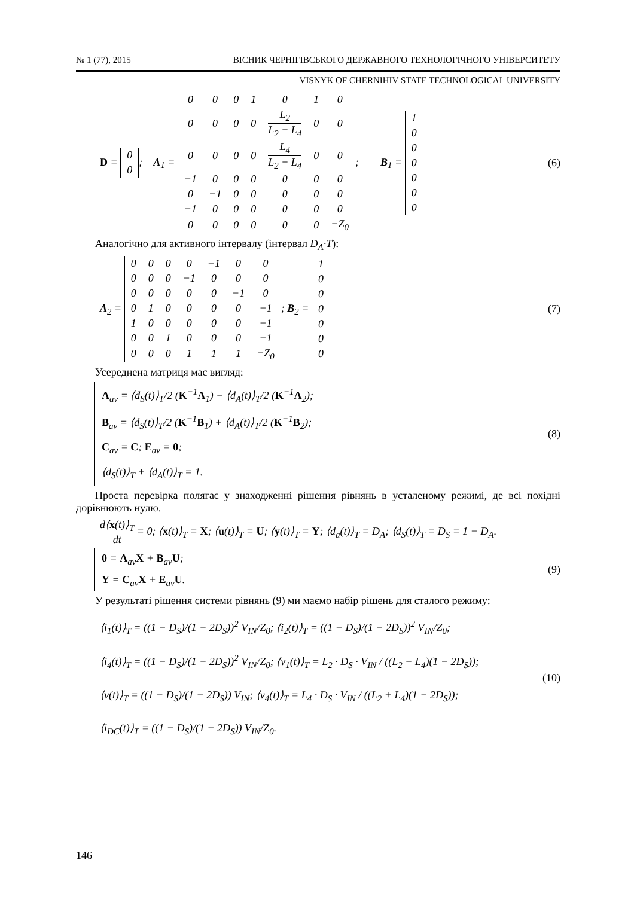№ 1 (77), 2015 ВІСНИК ЧЕРНІГІВСЬКОГО ДЕРЖАВНОГО ТЕХНОЛОГІЧНОГО УНІВЕРСИТЕТУ
VISNYK OF CHERNIHIV STATE TECHNOLOGICAL UNIVERSITY
D =
| 0 |
| 0 |
; A<sub>1</sub> =
| 0 | 0 | 0 | 1 | 0 | 1 | 0 |
| 0 | 0 | 0 | 0 | L<sub>2</sub> L<sub>2</sub> + L<sub>4</sub> | 0 | 0 |
| 0 | 0 | 0 | 0 | L<sub>4</sub> L<sub>2</sub> + L<sub>4</sub> | 0 | 0 |
| −1 | 0 | 0 | 0 | 0 | 0 | 0 |
| 0 | −1 | 0 | 0 | 0 | 0 | 0 |
| −1 | 0 | 0 | 0 | 0 | 0 | 0 |
| 0 | 0 | 0 | 0 | 0 | 0 | −Z<sub>0</sub> |
; B<sub>1</sub> =
| 1 |
| 0 |
| 0 |
| 0 |
| 0 |
| 0 |
| 0 |
(6)
Аналогічно для активного інтервалу (інтервал D<sub>A</sub>·T):
A<sub>2</sub> =
| 0 | 0 | 0 | 0 | −1 | 0 | 0 |
| 0 | 0 | 0 | −1 | 0 | 0 | 0 |
| 0 | 0 | 0 | 0 | 0 | −1 | 0 |
| 0 | 1 | 0 | 0 | 0 | 0 | −1 |
| 1 | 0 | 0 | 0 | 0 | 0 | −1 |
| 0 | 0 | 1 | 0 | 0 | 0 | −1 |
| 0 | 0 | 0 | 1 | 1 | 1 | −Z<sub>0</sub> |
; B<sub>2</sub> =
| 1 |
| 0 |
| 0 |
| 0 |
| 0 |
| 0 |
| 0 |
(7)
Усереднена матриця має вигляд:
A<sub>av</sub> = ⟨d<sub>S</sub>(t)⟩<sub>T</sub>/2 (K<sup>−1</sup>A<sub>1</sub>) + ⟨d<sub>A</sub>(t)⟩<sub>T</sub>/2 (K<sup>−1</sup>A<sub>2</sub>);
B<sub>av</sub> = ⟨d<sub>S</sub>(t)⟩<sub>T</sub>/2 (K<sup>−1</sup>B<sub>1</sub>) + ⟨d<sub>A</sub>(t)⟩<sub>T</sub>/2 (K<sup>−1</sup>B<sub>2</sub>);
C<sub>av</sub> = C; E<sub>av</sub> = 0;
⟨d<sub>S</sub>(t)⟩<sub>T</sub> + ⟨d<sub>A</sub>(t)⟩<sub>T</sub> = 1.
(8)
Проста перевірка полягає у знаходженні рішення рівнянь в усталеному режимі, де всі похідні дорівнюють нулю.
d⟨x(t)⟩<sub>T</sub> dt = 0; ⟨x(t)⟩<sub>T</sub> = X; ⟨u(t)⟩<sub>T</sub> = U; ⟨y(t)⟩<sub>T</sub> = Y; ⟨d<sub>a</sub>(t)⟩<sub>T</sub> = D<sub>A</sub>; ⟨d<sub>S</sub>(t)⟩<sub>T</sub> = D<sub>S</sub> = 1 − D<sub>A</sub>.
0 = A<sub>av</sub>X + B<sub>av</sub>U;
Y = C<sub>av</sub>X + E<sub>av</sub>U.
(9)
У результаті рішення системи рівнянь (9) ми маємо набір рішень для сталого режиму:
⟨i<sub>1</sub>(t)⟩<sub>T</sub> = ((1 − D<sub>S</sub>)/(1 − 2D<sub>S</sub>))<sup>2</sup> V<sub>IN</sub>/Z<sub>0</sub>; ⟨i<sub>2</sub>(t)⟩<sub>T</sub> = ((1 − D<sub>S</sub>)/(1 − 2D<sub>S</sub>))<sup>2</sup> V<sub>IN</sub>/Z<sub>0</sub>;
⟨i<sub>4</sub>(t)⟩<sub>T</sub> = ((1 − D<sub>S</sub>)/(1 − 2D<sub>S</sub>))<sup>2</sup> V<sub>IN</sub>/Z<sub>0</sub>; ⟨v<sub>1</sub>(t)⟩<sub>T</sub> = L<sub>2</sub> · D<sub>S</sub> · V<sub>IN</sub> / ((L<sub>2</sub> + L<sub>4</sub>)(1 − 2D<sub>S</sub>));
⟨v(t)⟩<sub>T</sub> = ((1 − D<sub>S</sub>)/(1 − 2D<sub>S</sub>)) V<sub>IN</sub>; ⟨v<sub>4</sub>(t)⟩<sub>T</sub> = L<sub>4</sub> · D<sub>S</sub> · V<sub>IN</sub> / ((L<sub>2</sub> + L<sub>4</sub>)(1 − 2D<sub>S</sub>));
⟨i<sub>DC</sub>(t)⟩<sub>T</sub> = ((1 − D<sub>S</sub>)/(1 − 2D<sub>S</sub>)) V<sub>IN</sub>/Z<sub>0</sub>.
(10)
146